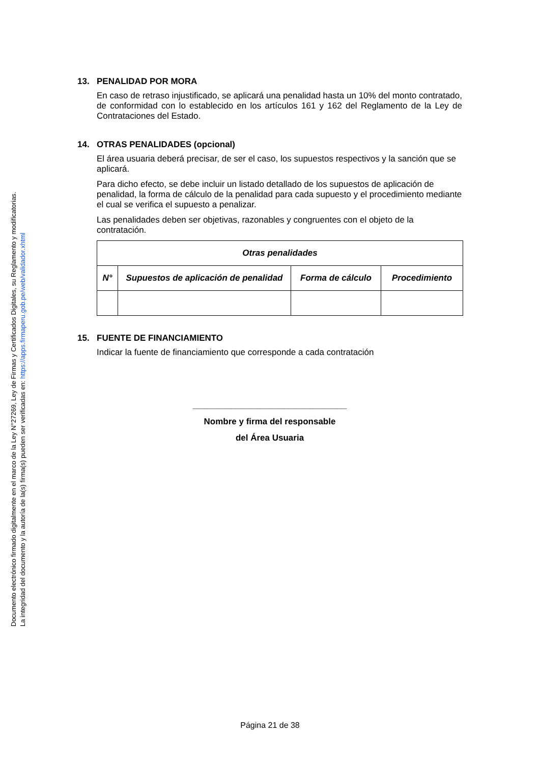Documento electrónico firmado digitalmente en el marco de la Ley N°27269, Ley de Firmas y Certificados Digitales, su Reglamento y modificatorias.
La integridad del documento y la autoría de la(s) firma(s) pueden ser verificadas en: https://apps.firmaperu.gob.pe/web/validador.xhtml
13. PENALIDAD POR MORA
En caso de retraso injustificado, se aplicará una penalidad hasta un 10% del monto contratado, de conformidad con lo establecido en los artículos 161 y 162 del Reglamento de la Ley de Contrataciones del Estado.
14. OTRAS PENALIDADES (opcional)
El área usuaria deberá precisar, de ser el caso, los supuestos respectivos y la sanción que se aplicará.
Para dicho efecto, se debe incluir un listado detallado de los supuestos de aplicación de penalidad, la forma de cálculo de la penalidad para cada supuesto y el procedimiento mediante el cual se verifica el supuesto a penalizar.
Las penalidades deben ser objetivas, razonables y congruentes con el objeto de la contratación.
| Otras penalidades | | | |
| --- | --- | --- | --- |
| N° | Supuestos de aplicación de penalidad | Forma de cálculo | Procedimiento |
15. FUENTE DE FINANCIAMIENTO
Indicar la fuente de financiamiento que corresponde a cada contratación
________________________________
Nombre y firma del responsable
del Área Usuaria
Página 21 de 38